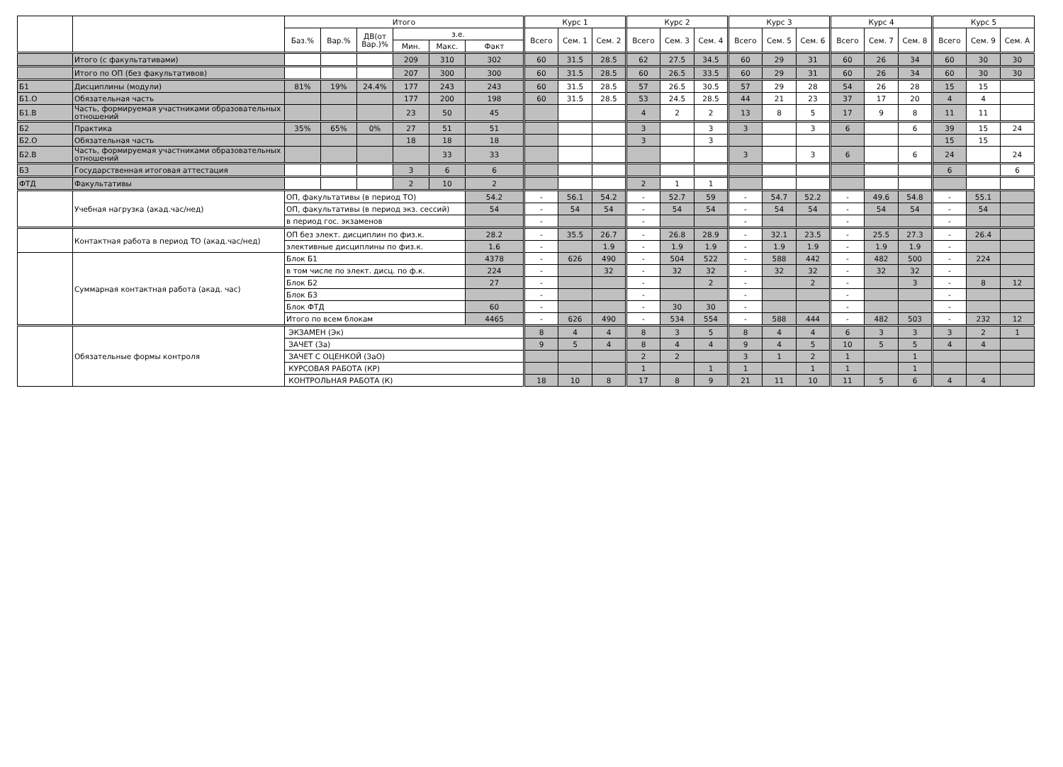| | | Итого | | | | | | Курс 1 | | | Курс 2 | | | Курс 3 | | | Курс 4 | | | Курс 5 | | |
| --- | --- | --- | --- | --- | --- | --- | --- | --- | --- | --- | --- | --- | --- | --- | --- | --- | --- | --- | --- | --- | --- | --- |
| | | Баз.% | Вар.% | ДВ(от Вар.)% | з.е. | | | Всего | Сем. 1 | Сем. 2 | Всего | Сем. 3 | Сем. 4 | Всего | Сем. 5 | Сем. 6 | Всего | Сем. 7 | Сем. 8 | Всего | Сем. 9 | Сем. А |
| | | | | | Мин. | Макс. | Факт | | | | | | | | | | | | | | | |
| | Итого (с факультативами) | | | | 209 | 310 | 302 | 60 | 31.5 | 28.5 | 62 | 27.5 | 34.5 | 60 | 29 | 31 | 60 | 26 | 34 | 60 | 30 | 30 |
| | Итого по ОП (без факультативов) | | | | 207 | 300 | 300 | 60 | 31.5 | 28.5 | 60 | 26.5 | 33.5 | 60 | 29 | 31 | 60 | 26 | 34 | 60 | 30 | 30 |
| Б1 | Дисциплины (модули) | 81% | 19% | 24.4% | 177 | 243 | 243 | 60 | 31.5 | 28.5 | 57 | 26.5 | 30.5 | 57 | 29 | 28 | 54 | 26 | 28 | 15 | 15 | |
| Б1.О | Обязательная часть | | | | 177 | 200 | 198 | 60 | 31.5 | 28.5 | 53 | 24.5 | 28.5 | 44 | 21 | 23 | 37 | 17 | 20 | 4 | 4 | |
| Б1.В | Часть, формируемая участниками образовательных отношений | | | | 23 | 50 | 45 | | | | 4 | 2 | 2 | 13 | 8 | 5 | 17 | 9 | 8 | 11 | 11 | |
| Б2 | Практика | 35% | 65% | 0% | 27 | 51 | 51 | | | | 3 | | 3 | 3 | | 3 | 6 | | 6 | 39 | 15 | 24 |
| Б2.О | Обязательная часть | | | | 18 | 18 | 18 | | | | 3 | | 3 | | | | | | | 15 | 15 | |
| Б2.В | Часть, формируемая участниками образовательных отношений | | | | | 33 | 33 | | | | | | | 3 | | 3 | 6 | | 6 | 24 | | 24 |
| Б3 | Государственная итоговая аттестация | | | | 3 | 6 | 6 | | | | | | | | | | | | | 6 | | 6 |
| ФТД | Факультативы | | | | 2 | 10 | 2 | | | | 2 | 1 | 1 | | | | | | | | | |
| | Учебная нагрузка (акад.час/нед) | ОП, факультативы (в период ТО) | | | | | 54.2 | - | 56.1 | 54.2 | - | 52.7 | 59 | - | 54.7 | 52.2 | - | 49.6 | 54.8 | - | 55.1 | |
| | | ОП, факультативы (в период экз. сессий) | | | | | 54 | - | 54 | 54 | - | 54 | 54 | - | 54 | 54 | - | 54 | 54 | - | 54 | |
| | | в период гос. экзаменов | | | | | | - | | | - | | | - | | | - | | | - | | |
| | Контактная работа в период ТО (акад.час/нед) | ОП без элект. дисциплин по физ.к. | | | | | 28.2 | - | 35.5 | 26.7 | - | 26.8 | 28.9 | - | 32.1 | 23.5 | - | 25.5 | 27.3 | - | 26.4 | |
| | | элективные дисциплины по физ.к. | | | | | 1.6 | - | | 1.9 | - | 1.9 | 1.9 | - | 1.9 | 1.9 | - | 1.9 | 1.9 | - | | |
| | Суммарная контактная работа (акад. час) | Блок Б1 | | | | | 4378 | - | 626 | 490 | - | 504 | 522 | - | 588 | 442 | - | 482 | 500 | - | 224 | |
| | | в том числе по элект. дисц. по ф.к. | | | | | 224 | - | | 32 | - | 32 | 32 | - | 32 | 32 | - | 32 | 32 | - | | |
| | | Блок Б2 | | | | | 27 | - | | | - | | 2 | - | | 2 | - | | 3 | - | 8 | 12 |
| | | Блок Б3 | | | | | | - | | | - | | | - | | | - | | | - | | |
| | | Блок ФТД | | | | | 60 | - | | | - | 30 | 30 | - | | | - | | | - | | |
| | | Итого по всем блокам | | | | | 4465 | - | 626 | 490 | - | 534 | 554 | - | 588 | 444 | - | 482 | 503 | - | 232 | 12 |
| | Обязательные формы контроля | ЭКЗАМЕН (Эк) | | | | | | 8 | 4 | 4 | 8 | 3 | 5 | 8 | 4 | 4 | 6 | 3 | 3 | 3 | 2 | 1 |
| | | ЗАЧЕТ (За) | | | | | | 9 | 5 | 4 | 8 | 4 | 4 | 9 | 4 | 5 | 10 | 5 | 5 | 4 | 4 | |
| | | ЗАЧЕТ С ОЦЕНКОЙ (ЗаО) | | | | | | | | | 2 | 2 | | 3 | 1 | 2 | 1 | | 1 | | | |
| | | КУРСОВАЯ РАБОТА (КР) | | | | | | | | | 1 | | 1 | 1 | | 1 | 1 | | 1 | | | |
| | | КОНТРОЛЬНАЯ РАБОТА (К) | | | | | | 18 | 10 | 8 | 17 | 8 | 9 | 21 | 11 | 10 | 11 | 5 | 6 | 4 | 4 | |